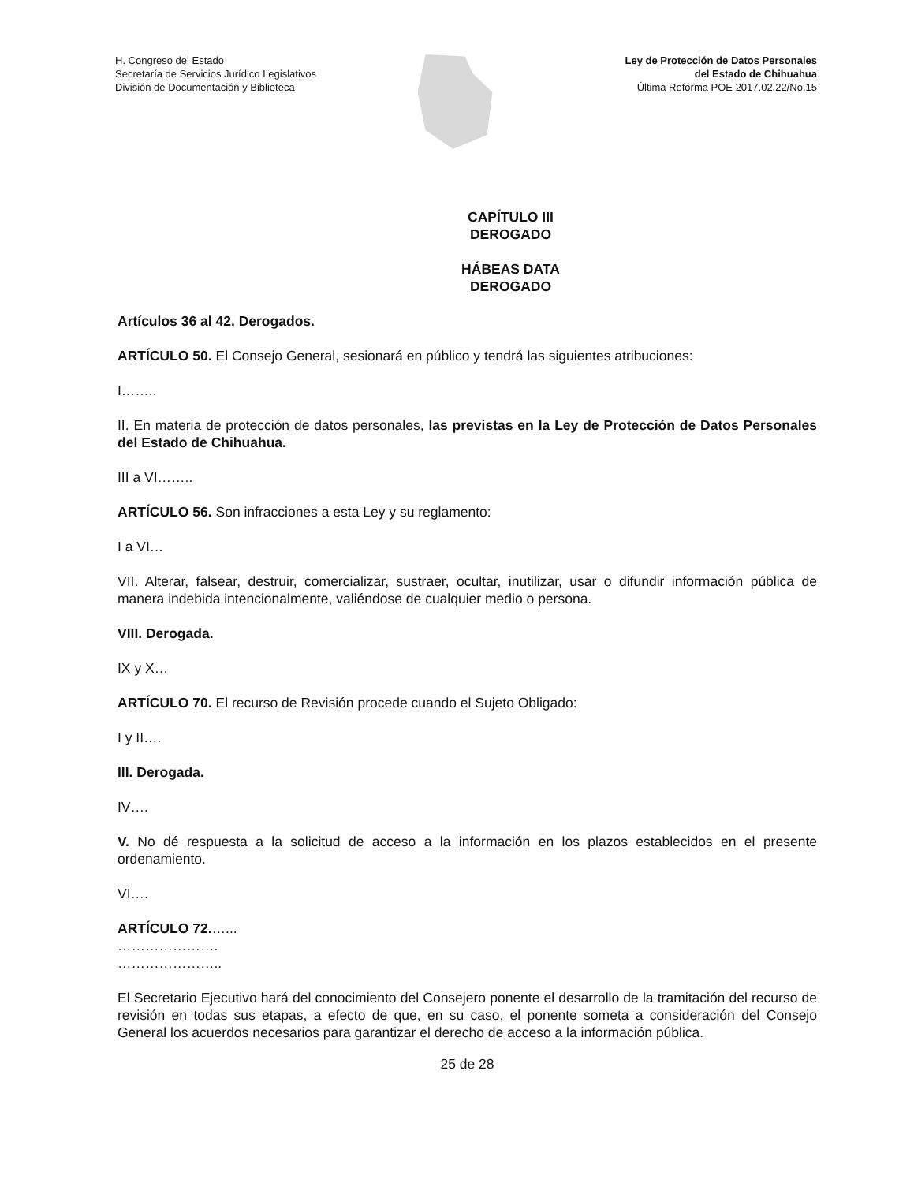H. Congreso del Estado
Secretaría de Servicios Jurídico Legislativos
División de Documentación y Biblioteca
Ley de Protección de Datos Personales
del Estado de Chihuahua
Última Reforma POE 2017.02.22/No.15
CAPÍTULO III
DEROGADO
HÁBEAS DATA
DEROGADO
Artículos 36 al 42. Derogados.
ARTÍCULO 50. El Consejo General, sesionará en público y tendrá las siguientes atribuciones:
I……..
II. En materia de protección de datos personales, las previstas en la Ley de Protección de Datos Personales del Estado de Chihuahua.
III a VI……..
ARTÍCULO 56. Son infracciones a esta Ley y su reglamento:
I a VI…
VII. Alterar, falsear, destruir, comercializar, sustraer, ocultar, inutilizar, usar o difundir información pública de manera indebida intencionalmente, valiéndose de cualquier medio o persona.
VIII. Derogada.
IX y X…
ARTÍCULO 70. El recurso de Revisión procede cuando el Sujeto Obligado:
I y II….
III. Derogada.
IV….
V. No dé respuesta a la solicitud de acceso a la información en los plazos establecidos en el presente ordenamiento.
VI….
ARTÍCULO 72.…...
………………….
…………………..
El Secretario Ejecutivo hará del conocimiento del Consejero ponente el desarrollo de la tramitación del recurso de revisión en todas sus etapas, a efecto de que, en su caso, el ponente someta a consideración del Consejo General los acuerdos necesarios para garantizar el derecho de acceso a la información pública.
25 de 28